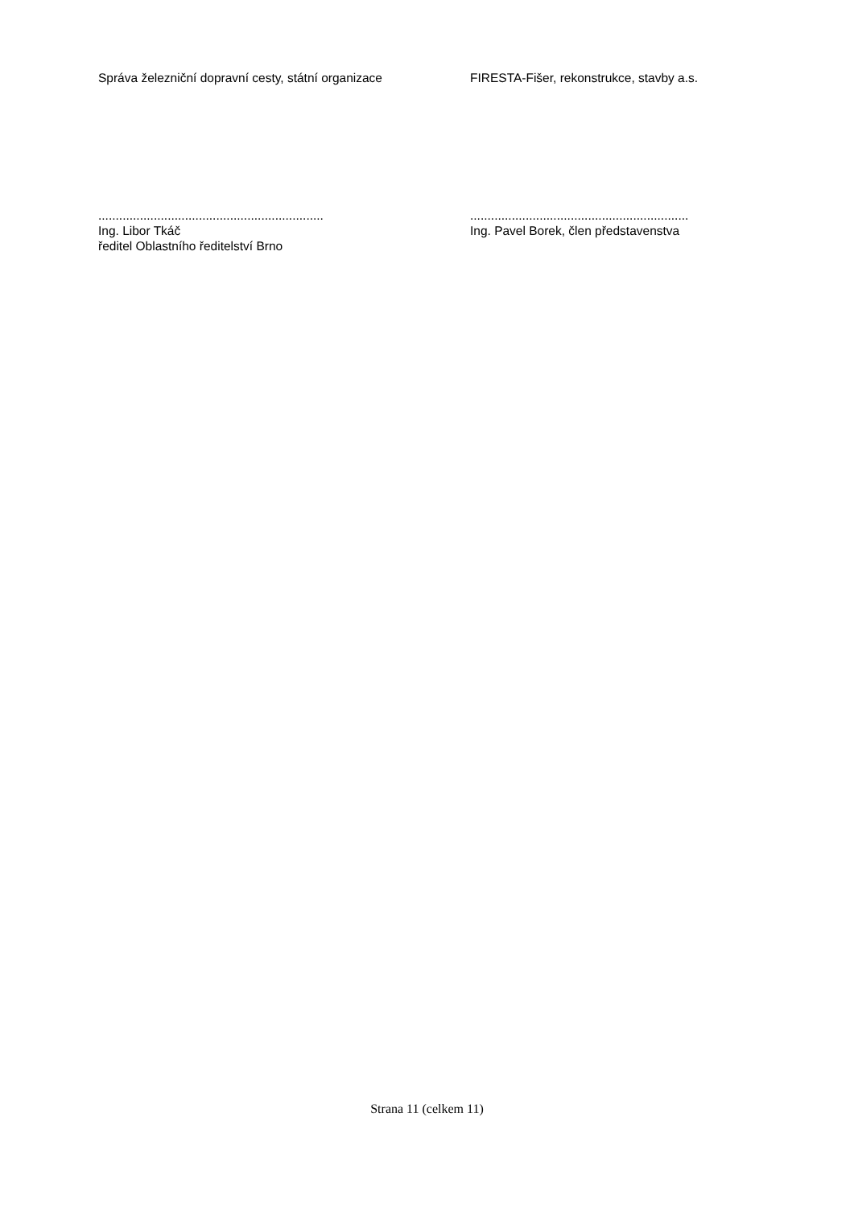Správa železniční dopravní cesty, státní organizace
FIRESTA-Fišer, rekonstrukce, stavby a.s.
.................................................................
Ing. Libor Tkáč
ředitel Oblastního ředitelství Brno
...............................................................
Ing. Pavel Borek, člen představenstva
Strana 11 (celkem 11)